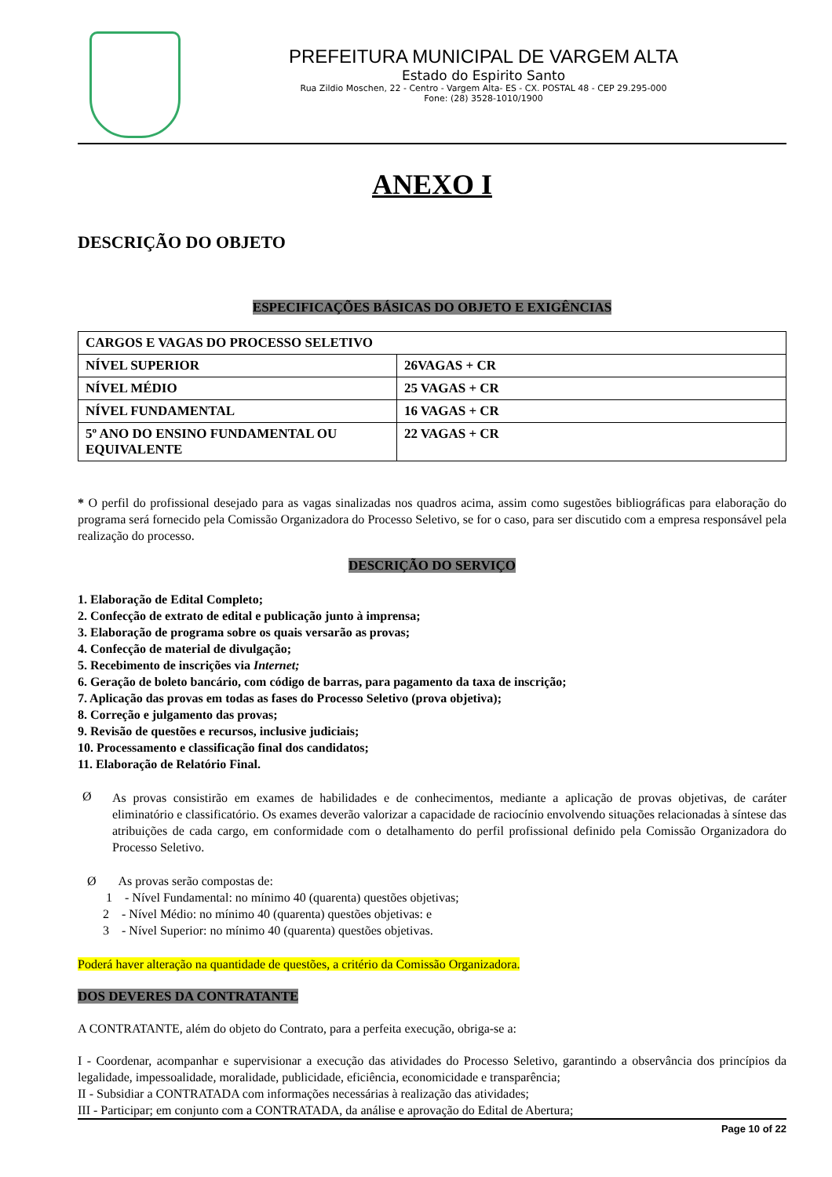PREFEITURA MUNICIPAL DE VARGEM ALTA
Estado do Espirito Santo
Rua Zildio Moschen, 22 - Centro - Vargem Alta- ES - CX. POSTAL 48 - CEP 29.295-000
Fone: (28) 3528-1010/1900
ANEXO I
DESCRIÇÃO DO OBJETO
ESPECIFICAÇÕES BÁSICAS DO OBJETO E EXIGÊNCIAS
| CARGOS E VAGAS DO PROCESSO SELETIVO | |
| NÍVEL SUPERIOR | 26VAGAS + CR |
| NÍVEL MÉDIO | 25 VAGAS + CR |
| NÍVEL FUNDAMENTAL | 16 VAGAS + CR |
| 5º ANO DO ENSINO FUNDAMENTAL OU EQUIVALENTE | 22 VAGAS + CR |
* O perfil do profissional desejado para as vagas sinalizadas nos quadros acima, assim como sugestões bibliográficas para elaboração do programa será fornecido pela Comissão Organizadora do Processo Seletivo, se for o caso, para ser discutido com a empresa responsável pela realização do processo.
DESCRIÇÃO DO SERVIÇO
1. Elaboração de Edital Completo;
2. Confecção de extrato de edital e publicação junto à imprensa;
3. Elaboração de programa sobre os quais versarão as provas;
4. Confecção de material de divulgação;
5. Recebimento de inscrições via Internet;
6. Geração de boleto bancário, com código de barras, para pagamento da taxa de inscrição;
7. Aplicação das provas em todas as fases do Processo Seletivo (prova objetiva);
8. Correção e julgamento das provas;
9. Revisão de questões e recursos, inclusive judiciais;
10. Processamento e classificação final dos candidatos;
11. Elaboração de Relatório Final.
Ø
As provas consistirão em exames de habilidades e de conhecimentos, mediante a aplicação de provas objetivas, de caráter eliminatório e classificatório. Os exames deverão valorizar a capacidade de raciocínio envolvendo situações relacionadas à síntese das atribuições de cada cargo, em conformidade com o detalhamento do perfil profissional definido pela Comissão Organizadora do Processo Seletivo.
Ø As provas serão compostas de:
1 - Nível Fundamental: no mínimo 40 (quarenta) questões objetivas;
2 - Nível Médio: no mínimo 40 (quarenta) questões objetivas: e
3 - Nível Superior: no mínimo 40 (quarenta) questões objetivas.
Poderá haver alteração na quantidade de questões, a critério da Comissão Organizadora.
DOS DEVERES DA CONTRATANTE
A CONTRATANTE, além do objeto do Contrato, para a perfeita execução, obriga-se a:
I - Coordenar, acompanhar e supervisionar a execução das atividades do Processo Seletivo, garantindo a observância dos princípios da legalidade, impessoalidade, moralidade, publicidade, eficiência, economicidade e transparência;
II - Subsidiar a CONTRATADA com informações necessárias à realização das atividades;
III - Participar; em conjunto com a CONTRATADA, da análise e aprovação do Edital de Abertura;
Page 10 of 22